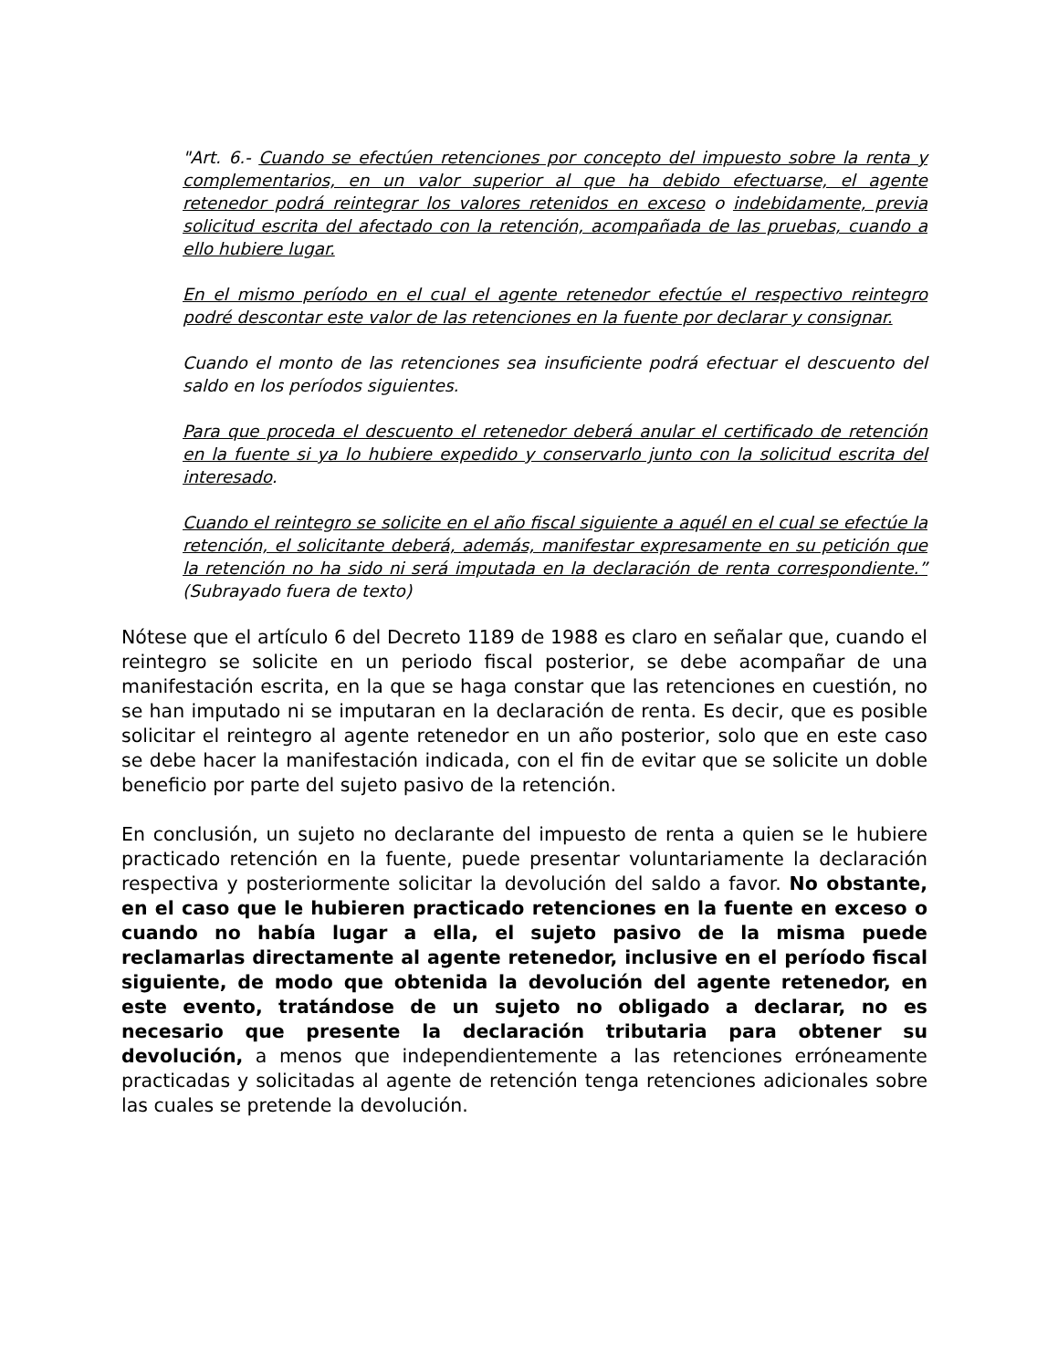"Art. 6.- Cuando se efectúen retenciones por concepto del impuesto sobre la renta y complementarios, en un valor superior al que ha debido efectuarse, el agente retenedor podrá reintegrar los valores retenidos en exceso o indebidamente, previa solicitud escrita del afectado con la retención, acompañada de las pruebas, cuando a ello hubiere lugar.
En el mismo período en el cual el agente retenedor efectúe el respectivo reintegro podré descontar este valor de las retenciones en la fuente por declarar y consignar.
Cuando el monto de las retenciones sea insuficiente podrá efectuar el descuento del saldo en los períodos siguientes.
Para que proceda el descuento el retenedor deberá anular el certificado de retención en la fuente si ya lo hubiere expedido y conservarlo junto con la solicitud escrita del interesado.
Cuando el reintegro se solicite en el año fiscal siguiente a aquél en el cual se efectúe la retención, el solicitante deberá, además, manifestar expresamente en su petición que la retención no ha sido ni será imputada en la declaración de renta correspondiente.” (Subrayado fuera de texto)
Nótese que el artículo 6 del Decreto 1189 de 1988 es claro en señalar que, cuando el reintegro se solicite en un periodo fiscal posterior, se debe acompañar de una manifestación escrita, en la que se haga constar que las retenciones en cuestión, no se han imputado ni se imputaran en la declaración de renta. Es decir, que es posible solicitar el reintegro al agente retenedor en un año posterior, solo que en este caso se debe hacer la manifestación indicada, con el fin de evitar que se solicite un doble beneficio por parte del sujeto pasivo de la retención.
En conclusión, un sujeto no declarante del impuesto de renta a quien se le hubiere practicado retención en la fuente, puede presentar voluntariamente la declaración respectiva y posteriormente solicitar la devolución del saldo a favor. No obstante, en el caso que le hubieren practicado retenciones en la fuente en exceso o cuando no había lugar a ella, el sujeto pasivo de la misma puede reclamarlas directamente al agente retenedor, inclusive en el período fiscal siguiente, de modo que obtenida la devolución del agente retenedor, en este evento, tratándose de un sujeto no obligado a declarar, no es necesario que presente la declaración tributaria para obtener su devolución, a menos que independientemente a las retenciones erróneamente practicadas y solicitadas al agente de retención tenga retenciones adicionales sobre las cuales se pretende la devolución.